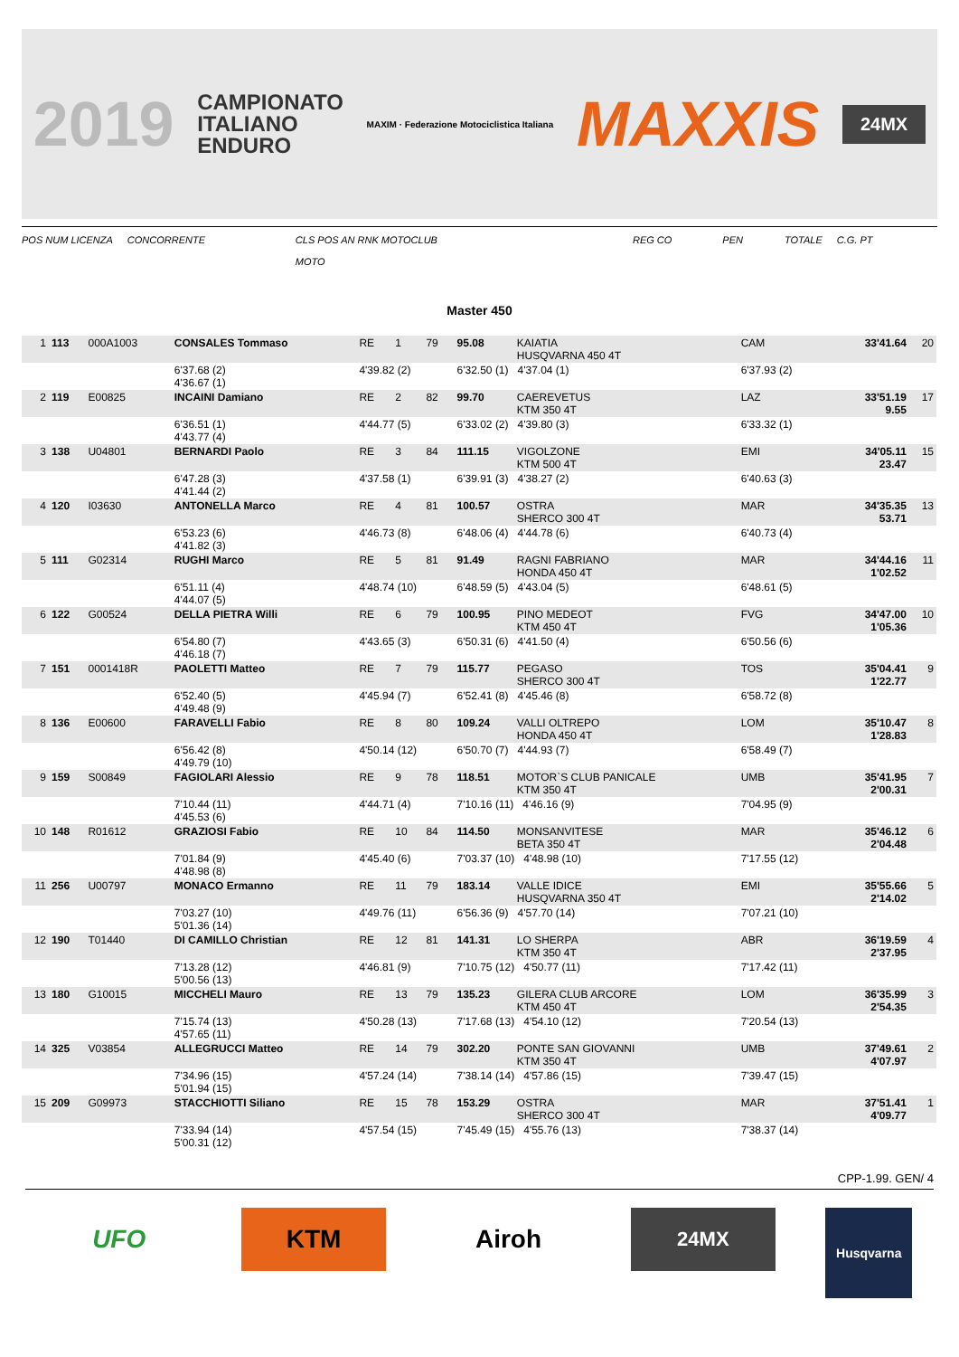2019 CAMPIONATO
ITALIANO
ENDURO MAXIM · Federazione Motociclistica Italiana MAXXIS 24MX
POS NUM LICENZA CONCORRENTE CLS POS AN RNK MOTOCLUB
MOTO REG CO PEN TOTALE C.G. PT
Master 450
| 1 | 113 | 000A1003 | CONSALES Tommaso | RE | 1 | 79 | 95.08 | KAIATIA HUSQVARNA 450 4T | CAM | 33'41.64 | 20 |
| | | | 6'37.68 (2) 4'36.67 (1) | 4'39.82 (2) | | | 6'32.50 (1) 4'37.04 (1) | | 6'37.93 (2) | | |
| 2 | 119 | E00825 | INCAINI Damiano | RE | 2 | 82 | 99.70 | CAEREVETUS KTM 350 4T | LAZ | 33'51.19 9.55 | 17 |
| | | | 6'36.51 (1) 4'43.77 (4) | 4'44.77 (5) | | | 6'33.02 (2) 4'39.80 (3) | | 6'33.32 (1) | | |
| 3 | 138 | U04801 | BERNARDI Paolo | RE | 3 | 84 | 111.15 | VIGOLZONE KTM 500 4T | EMI | 34'05.11 23.47 | 15 |
| | | | 6'47.28 (3) 4'41.44 (2) | 4'37.58 (1) | | | 6'39.91 (3) 4'38.27 (2) | | 6'40.63 (3) | | |
| 4 | 120 | I03630 | ANTONELLA Marco | RE | 4 | 81 | 100.57 | OSTRA SHERCO 300 4T | MAR | 34'35.35 53.71 | 13 |
| | | | 6'53.23 (6) 4'41.82 (3) | 4'46.73 (8) | | | 6'48.06 (4) 4'44.78 (6) | | 6'40.73 (4) | | |
| 5 | 111 | G02314 | RUGHI Marco | RE | 5 | 81 | 91.49 | RAGNI FABRIANO HONDA 450 4T | MAR | 34'44.16 1'02.52 | 11 |
| | | | 6'51.11 (4) 4'44.07 (5) | 4'48.74 (10) | | | 6'48.59 (5) 4'43.04 (5) | | 6'48.61 (5) | | |
| 6 | 122 | G00524 | DELLA PIETRA Willi | RE | 6 | 79 | 100.95 | PINO MEDEOT KTM 450 4T | FVG | 34'47.00 1'05.36 | 10 |
| | | | 6'54.80 (7) 4'46.18 (7) | 4'43.65 (3) | | | 6'50.31 (6) 4'41.50 (4) | | 6'50.56 (6) | | |
| 7 | 151 | 0001418R | PAOLETTI Matteo | RE | 7 | 79 | 115.77 | PEGASO SHERCO 300 4T | TOS | 35'04.41 1'22.77 | 9 |
| | | | 6'52.40 (5) 4'49.48 (9) | 4'45.94 (7) | | | 6'52.41 (8) 4'45.46 (8) | | 6'58.72 (8) | | |
| 8 | 136 | E00600 | FARAVELLI Fabio | RE | 8 | 80 | 109.24 | VALLI OLTREPO HONDA 450 4T | LOM | 35'10.47 1'28.83 | 8 |
| | | | 6'56.42 (8) 4'49.79 (10) | 4'50.14 (12) | | | 6'50.70 (7) 4'44.93 (7) | | 6'58.49 (7) | | |
| 9 | 159 | S00849 | FAGIOLARI Alessio | RE | 9 | 78 | 118.51 | MOTOR`S CLUB PANICALE KTM 350 4T | UMB | 35'41.95 2'00.31 | 7 |
| | | | 7'10.44 (11) 4'45.53 (6) | 4'44.71 (4) | | | 7'10.16 (11) 4'46.16 (9) | | 7'04.95 (9) | | |
| 10 | 148 | R01612 | GRAZIOSI Fabio | RE | 10 | 84 | 114.50 | MONSANVITESE BETA 350 4T | MAR | 35'46.12 2'04.48 | 6 |
| | | | 7'01.84 (9) 4'48.98 (8) | 4'45.40 (6) | | | 7'03.37 (10) 4'48.98 (10) | | 7'17.55 (12) | | |
| 11 | 256 | U00797 | MONACO Ermanno | RE | 11 | 79 | 183.14 | VALLE IDICE HUSQVARNA 350 4T | EMI | 35'55.66 2'14.02 | 5 |
| | | | 7'03.27 (10) 5'01.36 (14) | 4'49.76 (11) | | | 6'56.36 (9) 4'57.70 (14) | | 7'07.21 (10) | | |
| 12 | 190 | T01440 | DI CAMILLO Christian | RE | 12 | 81 | 141.31 | LO SHERPA KTM 350 4T | ABR | 36'19.59 2'37.95 | 4 |
| | | | 7'13.28 (12) 5'00.56 (13) | 4'46.81 (9) | | | 7'10.75 (12) 4'50.77 (11) | | 7'17.42 (11) | | |
| 13 | 180 | G10015 | MICCHELI Mauro | RE | 13 | 79 | 135.23 | GILERA CLUB ARCORE KTM 450 4T | LOM | 36'35.99 2'54.35 | 3 |
| | | | 7'15.74 (13) 4'57.65 (11) | 4'50.28 (13) | | | 7'17.68 (13) 4'54.10 (12) | | 7'20.54 (13) | | |
| 14 | 325 | V03854 | ALLEGRUCCI Matteo | RE | 14 | 79 | 302.20 | PONTE SAN GIOVANNI KTM 350 4T | UMB | 37'49.61 4'07.97 | 2 |
| | | | 7'34.96 (15) 5'01.94 (15) | 4'57.24 (14) | | | 7'38.14 (14) 4'57.86 (15) | | 7'39.47 (15) | | |
| 15 | 209 | G09973 | STACCHIOTTI Siliano | RE | 15 | 78 | 153.29 | OSTRA SHERCO 300 4T | MAR | 37'51.41 4'09.77 | 1 |
| | | | 7'33.94 (14) 5'00.31 (12) | 4'57.54 (15) | | | 7'45.49 (15) 4'55.76 (13) | | 7'38.37 (14) | | |
CPP-1.99. GEN/ 4
UFO KTM Airoh
24MX
Husqvarna